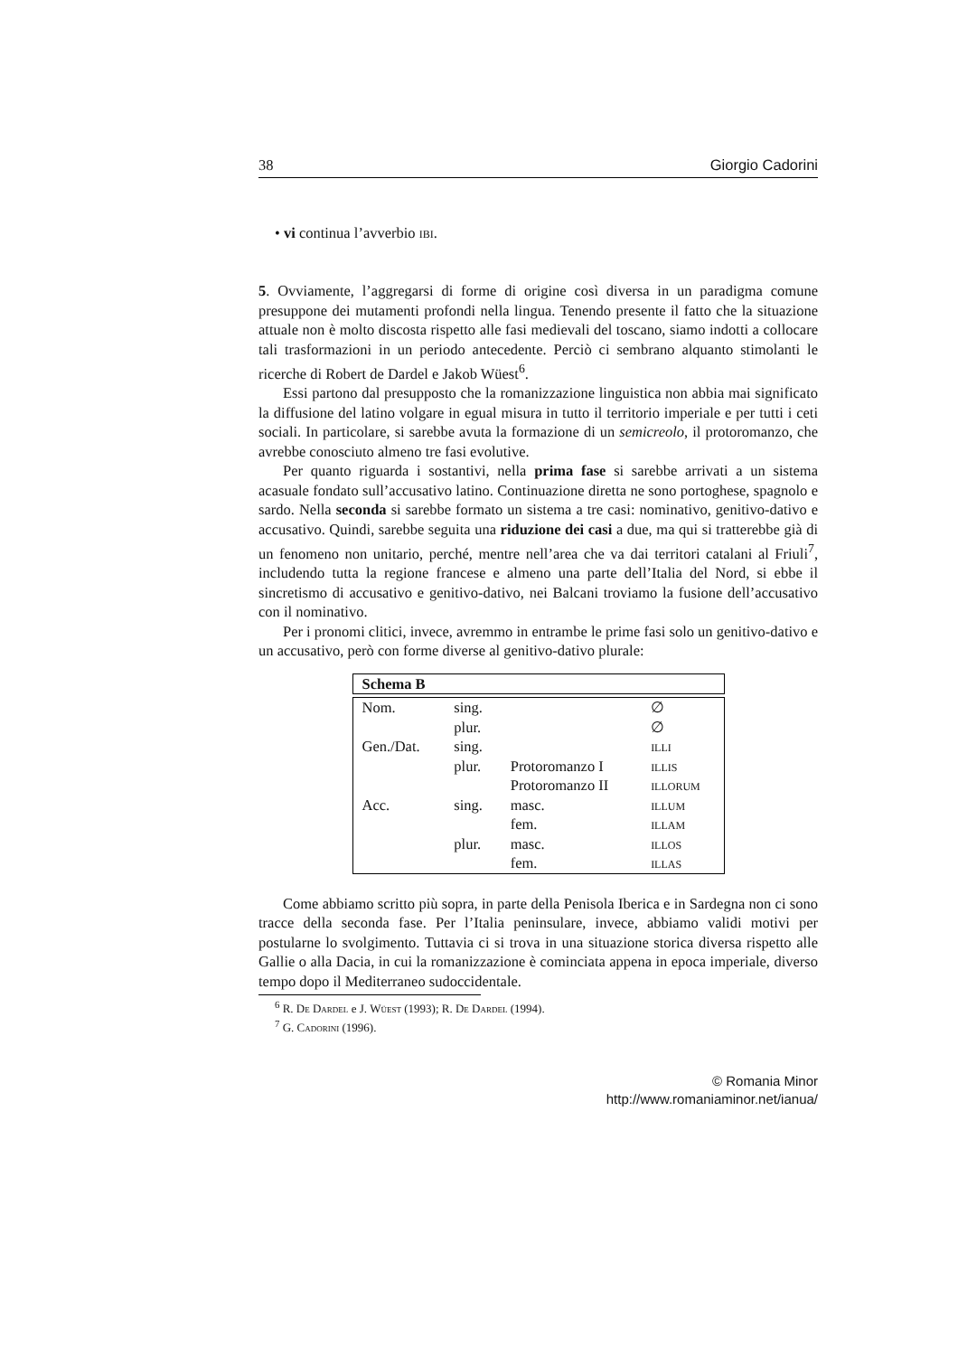38 Giorgio Cadorini
• vi continua l’avverbio ibi.
5. Ovviamente, l’aggregarsi di forme di origine così diversa in un paradigma comune presuppone dei mutamenti profondi nella lingua. Tenendo presente il fatto che la situazione attuale non è molto discosta rispetto alle fasi medievali del toscano, siamo indotti a collocare tali trasformazioni in un periodo antecedente. Perciò ci sembrano alquanto stimolanti le ricerche di Robert de Dardel e Jakob Wüest<sup>6</sup>.
Essi partono dal presupposto che la romanizzazione linguistica non abbia mai significato la diffusione del latino volgare in egual misura in tutto il territorio imperiale e per tutti i ceti sociali. In particolare, si sarebbe avuta la formazione di un semicreolo, il protoromanzo, che avrebbe conosciuto almeno tre fasi evolutive.
Per quanto riguarda i sostantivi, nella prima fase si sarebbe arrivati a un sistema acasuale fondato sull’accusativo latino. Continuazione diretta ne sono portoghese, spagnolo e sardo. Nella seconda si sarebbe formato un sistema a tre casi: nominativo, genitivo-dativo e accusativo. Quindi, sarebbe seguita una riduzione dei casi a due, ma qui si tratterebbe già di un fenomeno non unitario, perché, mentre nell’area che va dai territori catalani al Friuli<sup>7</sup>, includendo tutta la regione francese e almeno una parte dell’Italia del Nord, si ebbe il sincretismo di accusativo e genitivo-dativo, nei Balcani troviamo la fusione dell’accusativo con il nominativo.
Per i pronomi clitici, invece, avremmo in entrambe le prime fasi solo un genitivo-dativo e un accusativo, però con forme diverse al genitivo-dativo plurale:
| Schema B |
| Nom. | sing. | | ∅ |
| | plur. | | ∅ |
| Gen./Dat. | sing. | | illi |
| | plur. | Protoromanzo I | illis |
| | | Protoromanzo II | illorum |
| Acc. | sing. | masc. | illum |
| | | fem. | illam |
| | plur. | masc. | illos |
| | | fem. | illas |
Come abbiamo scritto più sopra, in parte della Penisola Iberica e in Sardegna non ci sono tracce della seconda fase. Per l’Italia peninsulare, invece, abbiamo validi motivi per postularne lo svolgimento. Tuttavia ci si trova in una situazione storica diversa rispetto alle Gallie o alla Dacia, in cui la romanizzazione è cominciata appena in epoca imperiale, diverso tempo dopo il Mediterraneo sudoccidentale.
<sup>6</sup> R. De Dardel e J. Wüest (1993); R. De Dardel (1994).
<sup>7</sup> G. Cadorini (1996).
© Romania Minor
http://www.romaniaminor.net/ianua/